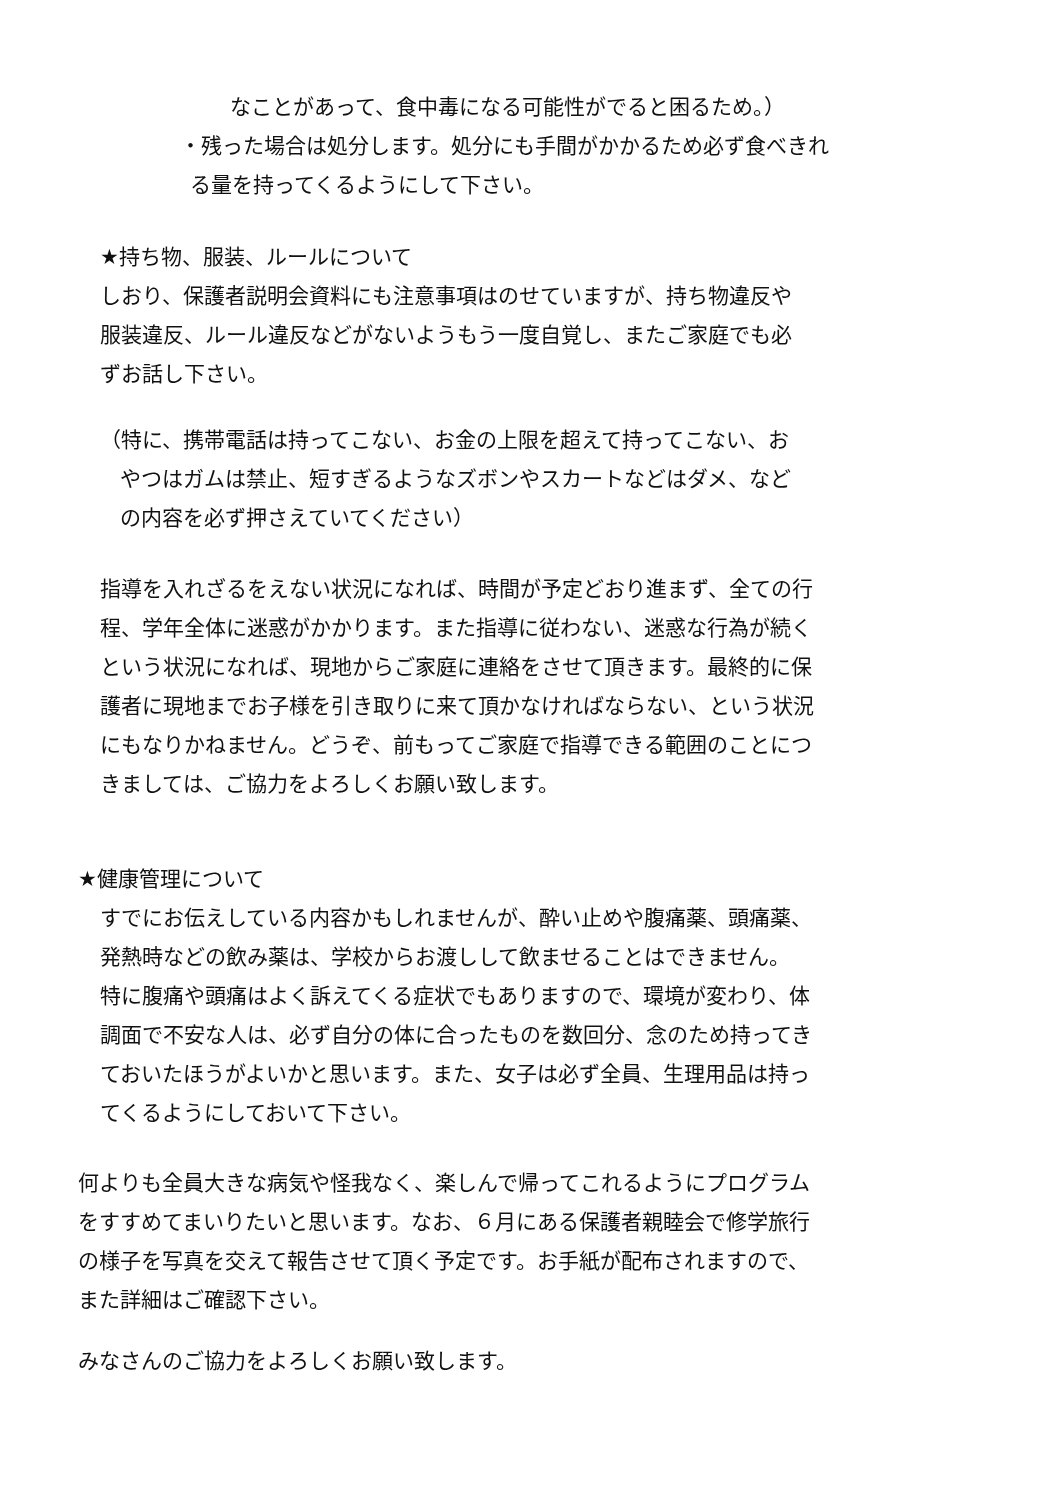なことがあって、食中毒になる可能性がでると困るため。）
・残った場合は処分します。処分にも手間がかかるため必ず食べきれ
る量を持ってくるようにして下さい。
★持ち物、服装、ルールについて
しおり、保護者説明会資料にも注意事項はのせていますが、持ち物違反や 服装違反、ルール違反などがないようもう一度自覚し、またご家庭でも必 ずお話し下さい。
（特に、携帯電話は持ってこない、お金の上限を超えて持ってこない、お やつはガムは禁止、短すぎるようなズボンやスカートなどはダメ、など の内容を必ず押さえていてください）
指導を入れざるをえない状況になれば、時間が予定どおり進まず、全ての行 程、学年全体に迷惑がかかります。また指導に従わない、迷惑な行為が続く という状況になれば、現地からご家庭に連絡をさせて頂きます。最終的に保 護者に現地までお子様を引き取りに来て頂かなければならない、という状況 にもなりかねません。どうぞ、前もってご家庭で指導できる範囲のことにつ きましては、ご協力をよろしくお願い致します。
★健康管理について
すでにお伝えしている内容かもしれませんが、酔い止めや腹痛薬、頭痛薬、 発熱時などの飲み薬は、学校からお渡しして飲ませることはできません。 特に腹痛や頭痛はよく訴えてくる症状でもありますので、環境が変わり、体 調面で不安な人は、必ず自分の体に合ったものを数回分、念のため持ってき ておいたほうがよいかと思います。また、女子は必ず全員、生理用品は持っ てくるようにしておいて下さい。
何よりも全員大きな病気や怪我なく、楽しんで帰ってこれるようにプログラム をすすめてまいりたいと思います。なお、６月にある保護者親睦会で修学旅行 の様子を写真を交えて報告させて頂く予定です。お手紙が配布されますので、 また詳細はご確認下さい。
みなさんのご協力をよろしくお願い致します。